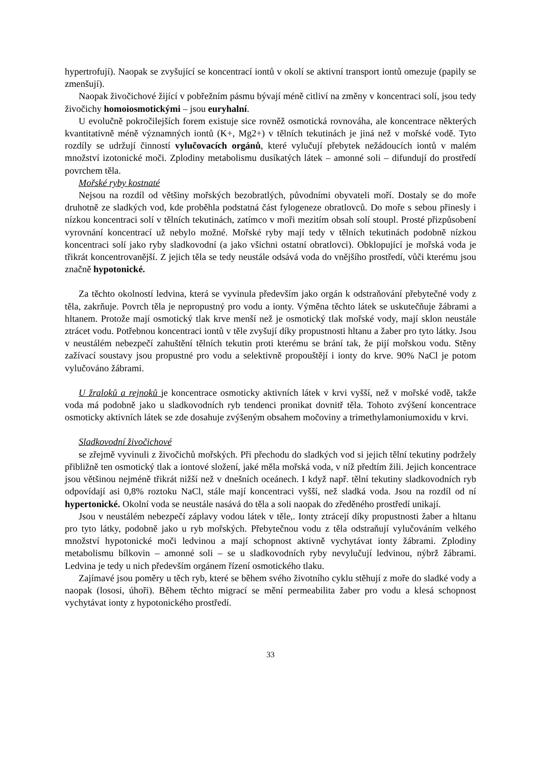hypertrofují). Naopak se zvyšující se koncentrací iontů v okolí se aktivní transport iontů omezuje (papily se zmenšují).
Naopak živočichové žijící v pobřežním pásmu bývají méně citliví na změny v koncentraci solí, jsou tedy živočichy homoiosmotickými – jsou euryhalní.
U evolučně pokročilejších forem existuje sice rovněž osmotická rovnováha, ale koncentrace některých kvantitativně méně významných iontů (K+, Mg2+) v tělních tekutinách je jiná než v mořské vodě. Tyto rozdíly se udržují činností vylučovacích orgánů, které vylučují přebytek nežádoucích iontů v malém množství izotonické moči. Zplodiny metabolismu dusíkatých látek – amonné soli – difundují do prostředí povrchem těla.
Mořské ryby kostnaté
Nejsou na rozdíl od většiny mořských bezobratlých, původními obyvateli moří. Dostaly se do moře druhotně ze sladkých vod, kde proběhla podstatná část fylogeneze obratlovců. Do moře s sebou přinesly i nízkou koncentraci solí v tělních tekutinách, zatímco v moři mezitím obsah solí stoupl. Prosté přizpůsobení vyrovnání koncentrací už nebylo možné. Mořské ryby mají tedy v tělních tekutinách podobně nízkou koncentraci solí jako ryby sladkovodní (a jako všichni ostatní obratlovci). Obklopující je mořská voda je třikrát koncentrovanější. Z jejich těla se tedy neustále odsává voda do vnějšího prostředí, vůči kterému jsou značně hypotonické.
Za těchto okolností ledvina, která se vyvinula především jako orgán k odstraňování přebytečné vody z těla, zakrňuje. Povrch těla je nepropustný pro vodu a ionty. Výměna těchto látek se uskutečňuje žábrami a hltanem. Protože mají osmotický tlak krve menší než je osmotický tlak mořské vody, mají sklon neustále ztrácet vodu. Potřebnou koncentraci iontů v těle zvyšují díky propustnosti hltanu a žaber pro tyto látky. Jsou v neustálém nebezpečí zahuštění tělních tekutin proti kterému se brání tak, že pijí mořskou vodu. Stěny zažívací soustavy jsou propustné pro vodu a selektivně propouštějí i ionty do krve. 90% NaCl je potom vylučováno žábrami.
U žraloků a rejnoků je koncentrace osmoticky aktivních látek v krvi vyšší, než v mořské vodě, takže voda má podobně jako u sladkovodních ryb tendenci pronikat dovnitř těla. Tohoto zvýšení koncentrace osmoticky aktivních látek se zde dosahuje zvýšeným obsahem močoviny a trimethylamoniumoxidu v krvi.
Sladkovodní živočichové
se zřejmě vyvinuli z živočichů mořských. Při přechodu do sladkých vod si jejich tělní tekutiny podržely přibližně ten osmotický tlak a iontové složení, jaké měla mořská voda, v níž předtím žili. Jejich koncentrace jsou většinou nejméně třikrát nižší než v dnešních oceánech. I když např. tělní tekutiny sladkovodních ryb odpovídají asi 0,8% roztoku NaCl, stále mají koncentraci vyšší, než sladká voda. Jsou na rozdíl od ní hypertonické. Okolní voda se neustále nasává do těla a soli naopak do zředěného prostředí unikají.
Jsou v neustálém nebezpečí záplavy vodou látek v těle,. Ionty ztrácejí díky propustnosti žaber a hltanu pro tyto látky, podobně jako u ryb mořských. Přebytečnou vodu z těla odstraňují vylučováním velkého množství hypotonické moči ledvinou a mají schopnost aktivně vychytávat ionty žábrami. Zplodiny metabolismu bílkovin – amonné soli – se u sladkovodních ryby nevylučují ledvinou, nýbrž žábrami. Ledvina je tedy u nich především orgánem řízení osmotického tlaku.
Zajímavé jsou poměry u těch ryb, které se během svého životního cyklu stěhují z moře do sladké vody a naopak (lososi, úhoři). Během těchto migrací se mění permeabilita žaber pro vodu a klesá schopnost vychytávat ionty z hypotonického prostředí.
33